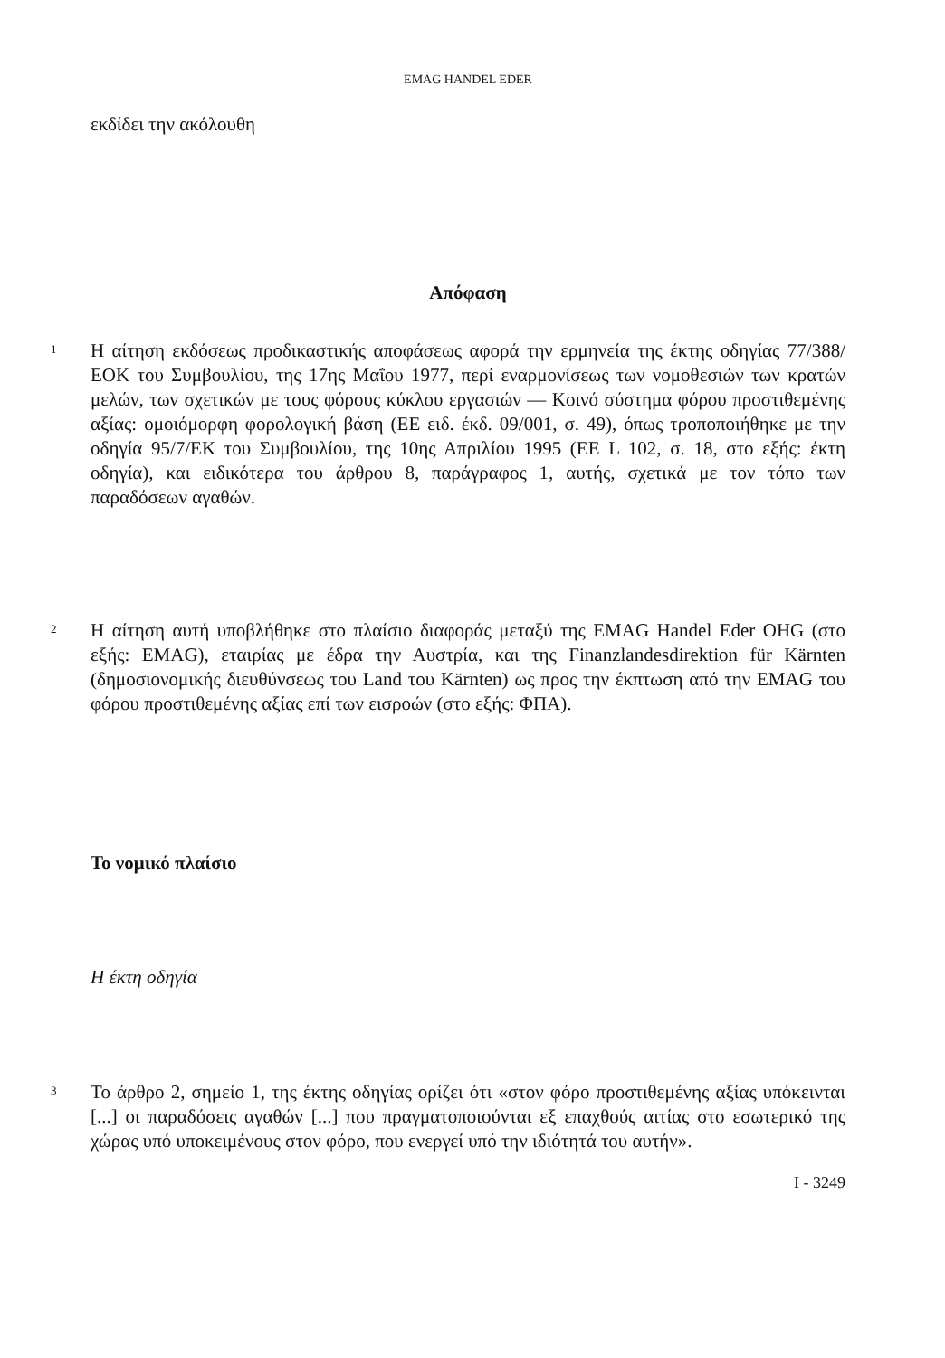EMAG HANDEL EDER
εκδίδει την ακόλουθη
Απόφαση
1
Η αίτηση εκδόσεως προδικαστικής αποφάσεως αφορά την ερμηνεία της έκτης οδηγίας 77/388/ΕΟΚ του Συμβουλίου, της 17ης Μαΐου 1977, περί εναρμονίσεως των νομοθεσιών των κρατών μελών, των σχετικών με τους φόρους κύκλου εργασιών — Κοινό σύστημα φόρου προστιθεμένης αξίας: ομοιόμορφη φορολογική βάση (ΕΕ ειδ. έκδ. 09/001, σ. 49), όπως τροποποιήθηκε με την οδηγία 95/7/ΕΚ του Συμβουλίου, της 10ης Απριλίου 1995 (ΕΕ L 102, σ. 18, στο εξής: έκτη οδηγία), και ειδικότερα του άρθρου 8, παράγραφος 1, αυτής, σχετικά με τον τόπο των παραδόσεων αγαθών.
2
Η αίτηση αυτή υποβλήθηκε στο πλαίσιο διαφοράς μεταξύ της EMAG Handel Eder OHG (στο εξής: EMAG), εταιρίας με έδρα την Αυστρία, και της Finanzlandesdirektion für Kärnten (δημοσιονομικής διευθύνσεως του Land του Kärnten) ως προς την έκπτωση από την EMAG του φόρου προστιθεμένης αξίας επί των εισροών (στο εξής: ΦΠΑ).
Το νομικό πλαίσιο
Η έκτη οδηγία
3
Το άρθρο 2, σημείο 1, της έκτης οδηγίας ορίζει ότι «στον φόρο προστιθεμένης αξίας υπόκεινται [...] οι παραδόσεις αγαθών [...] που πραγματοποιούνται εξ επαχθούς αιτίας στο εσωτερικό της χώρας υπό υποκειμένους στον φόρο, που ενεργεί υπό την ιδιότητά του αυτήν».
I - 3249